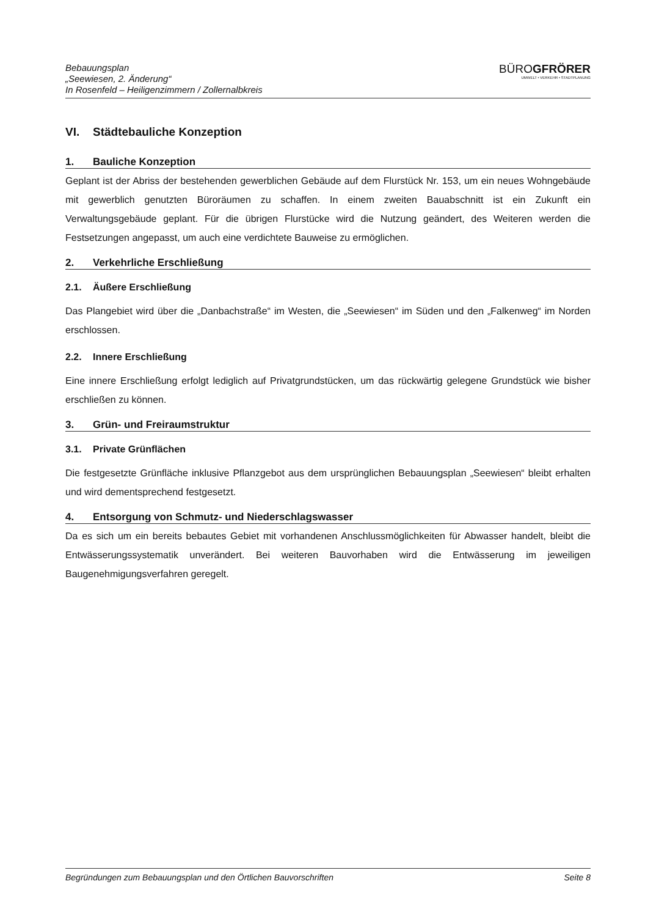Bebauungsplan
„Seewiesen, 2. Änderung“
In Rosenfeld – Heiligenzimmern / Zollernalbkreis
BÜROGFRÖRER
UMWELT • VERKEHR • STADTPLANUNG
VI. Städtebauliche Konzeption
1. Bauliche Konzeption
Geplant ist der Abriss der bestehenden gewerblichen Gebäude auf dem Flurstück Nr. 153, um ein neues Wohngebäude mit gewerblich genutzten Büroräumen zu schaffen. In einem zweiten Bauabschnitt ist ein Zukunft ein Verwaltungsgebäude geplant. Für die übrigen Flurstücke wird die Nutzung geändert, des Weiteren werden die Festsetzungen angepasst, um auch eine verdichtete Bauweise zu ermöglichen.
2. Verkehrliche Erschließung
2.1. Äußere Erschließung
Das Plangebiet wird über die „Danbachstraße“ im Westen, die „Seewiesen“ im Süden und den „Falkenweg“ im Norden erschlossen.
2.2. Innere Erschließung
Eine innere Erschließung erfolgt lediglich auf Privatgrundstücken, um das rückwärtig gelegene Grundstück wie bisher erschließen zu können.
3. Grün- und Freiraumstruktur
3.1. Private Grünflächen
Die festgesetzte Grünfläche inklusive Pflanzgebot aus dem ursprünglichen Bebauungsplan „Seewiesen“ bleibt erhalten und wird dementsprechend festgesetzt.
4. Entsorgung von Schmutz- und Niederschlagswasser
Da es sich um ein bereits bebautes Gebiet mit vorhandenen Anschlussmöglichkeiten für Abwasser handelt, bleibt die Entwässerungssystematik unverändert. Bei weiteren Bauvorhaben wird die Entwässerung im jeweiligen Baugenehmigungsverfahren geregelt.
Begründungen zum Bebauungsplan und den Örtlichen Bauvorschriften Seite 8